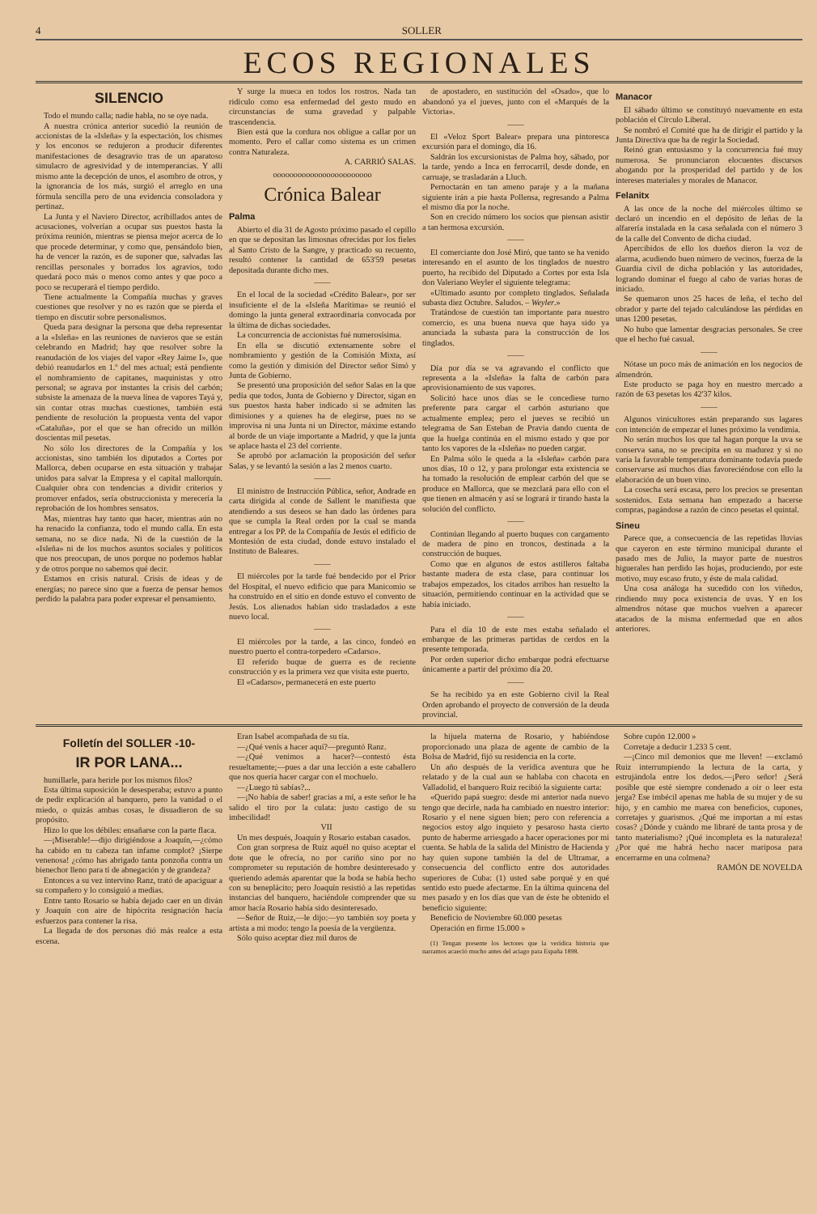4 SOLLER
ECOS REGIONALES
SILENCIO
Todo el mundo calla; nadie habla, no se oye nada.
A nuestra crónica anterior sucedió la reunión de accionistas de la «Isleña» y la espectación, los chismes y los enconos se redujeron a producir diferentes manifestaciones de desagravio tras de un aparatoso simulacro de agresividad y de intemperancias. Y allí mismo ante la decepción de unos, el asombro de otros, y la ignorancia de los más, surgió el arreglo en una fórmula sencilla pero de una evidencia consoladora y pertinaz.
La Junta y el Naviero Director, acribillados antes de acusaciones, volverían a ocupar sus puestos hasta la próxima reunión, mientras se piensa mejor acerca de lo que procede determinar, y como que, pensándolo bien, ha de vencer la razón, es de suponer que, salvadas las rencillas personales y borrados los agravios, todo quedará poco más o menos como antes y que poco a poco se recuperará el tiempo perdido.
Tiene actualmente la Compañía muchas y graves cuestiones que resolver y no es razón que se pierda el tiempo en discutir sobre personalismos.
Queda para designar la persona que deba representar a la «Isleña» en las reuniones de navieros que se están celebrando en Madrid; hay que resolver sobre la reanudación de los viajes del vapor «Rey Jaime I», que debió reanudarlos en 1.º del mes actual; está pendiente el nombramiento de capitanes, maquinistas y otro personal; se agrava por instantes la crisis del carbón; subsiste la amenaza de la nueva línea de vapores Tayá y, sin contar otras muchas cuestiones, también está pendiente de resolución la propuesta venta del vapor «Cataluña», por el que se han ofrecido un millón doscientas mil pesetas.
No sólo los directores de la Compañía y los accionistas, sino también los diputados a Cortes por Mallorca, deben ocuparse en esta situación y trabajar unidos para salvar la Empresa y el capital mallorquín. Cualquier obra con tendencias a dividir criterios y promover enfados, sería obstruccionista y merecería la reprobación de los hombres sensatos.
Mas, mientras hay tanto que hacer, mientras aún no ha renacido la confianza, todo el mundo calla. En esta semana, no se dice nada. Ni de la cuestión de la «Isleña» ni de los muchos asuntos sociales y políticos que nos preocupan, de unos porque no podemos hablar y de otros porque no sabemos qué decir.
Estamos en crisis natural. Crisis de ideas y de energías; no parece sino que a fuerza de pensar hemos perdido la palabra para poder expresar el pensamiento.
Y surge la mueca en todos los rostros. Nada tan ridículo como esa enfermedad del gesto mudo en circunstancias de suma gravedad y palpable trascendencia.
Bien está que la cordura nos obligue a callar por un momento. Pero el callar como sistema es un crimen contra Naturaleza.
A. CARRIÓ SALAS.
oooooooooooooooooooooooo
Crónica Balear
Palma
Abierto el día 31 de Agosto próximo pasado el cepillo en que se depositan las limosnas ofrecidas por los fieles al Santo Cristo de la Sangre, y practicado su recuento, resultó contener la cantidad de 653'59 pesetas depositada durante dicho mes.
——
En el local de la sociedad «Crédito Balear», por ser insuficiente el de la «Isleña Marítima» se reunió el domingo la junta general extraordinaria convocada por la última de dichas sociedades.
La concurrencia de accionistas fué numerosísima.
En ella se discutió extensamente sobre el nombramiento y gestión de la Comisión Mixta, así como la gestión y dimisión del Director señor Simó y Junta de Gobierno.
Se presentó una proposición del señor Salas en la que pedía que todos, Junta de Gobierno y Director, sigan en sus puestos hasta haber indicado si se admiten las dimisiones y a quienes ha de elegirse, pues no se improvisa ni una Junta ni un Director, máxime estando al borde de un viaje importante a Madrid, y que la junta se aplace hasta el 23 del corriente.
Se aprobó por aclamación la proposición del señor Salas, y se levantó la sesión a las 2 menos cuarto.
——
El ministro de Instrucción Pública, señor, Andrade en carta dirigida al conde de Sallent le manifiesta que atendiendo a sus deseos se han dado las órdenes para que se cumpla la Real orden por la cual se manda entregar a los PP. de la Compañía de Jesús el edificio de Montesión de esta ciudad, donde estuvo instalado el Instituto de Baleares.
——
El miércoles por la tarde fué bendecido por el Prior del Hospital, el nuevo edificio que para Manicomio se ha construído en el sitio en donde estuvo el convento de Jesús. Los alienados habían sido trasladados a este nuevo local.
——
El miércoles por la tarde, a las cinco, fondeó en nuestro puerto el contra-torpedero «Cadarso».
El referido buque de guerra es de reciente construcción y es la primera vez que visita este puerto.
El «Cadarso», permanecerá en este puerto
de apostadero, en sustitución del «Osado», que lo abandonó ya el jueves, junto con el «Marqués de la Victoria».
——
El «Veloz Sport Balear» prepara una pintoresca excursión para el domingo, día 16.
Saldrán los excursionistas de Palma hoy, sábado, por la tarde, yendo a Inca en ferrocarril, desde donde, en carruaje, se trasladarán a Lluch.
Pernoctarán en tan ameno paraje y a la mañana siguiente irán a pie hasta Pollensa, regresando a Palma el mismo día por la noche.
Son en crecido número los socios que piensan asistir a tan hermosa excursión.
——
El comerciante don José Miró, que tanto se ha venido interesando en el asunto de los tinglados de nuestro puerto, ha recibido del Diputado a Cortes por esta Isla don Valeriano Weyler el siguiente telegrama:
«Ultimado asunto por completo tinglados. Señalada subasta diez Octubre. Saludos. – Weyler.»
Tratándose de cuestión tan importante para nuestro comercio, es una buena nueva que haya sido ya anunciada la subasta para la construcción de los tinglados.
——
Día por día se va agravando el conflicto que representa a la «Isleña» la falta de carbón para aprovisionamiento de sus vapores.
Solicitó hace unos días se le concediese turno preferente para cargar el carbón asturiano que actualmente emplea; pero el jueves se recibió un telegrama de San Esteban de Pravia dando cuenta de que la huelga continúa en el mismo estado y que por tanto los vapores de la «Isleña» no pueden cargar.
En Palma sólo le queda a la «Isleña» carbón para unos días, 10 o 12, y para prolongar esta existencia se ha tomado la resolución de emplear carbón del que se produce en Mallorca, que se mezclará para ello con el que tienen en almacén y así se logrará ir tirando hasta la solución del conflicto.
——
Continúan llegando al puerto buques con cargamento de madera de pino en troncos, destinada a la construcción de buques.
Como que en algunos de estos astilleros faltaba bastante madera de esta clase, para continuar los trabajos empezados, los citados arribos han resuelto la situación, permitiendo continuar en la actividad que se había iniciado.
——
Para el día 10 de este mes estaba señalado el embarque de las primeras partidas de cerdos en la presente temporada.
Por orden superior dicho embarque podrá efectuarse únicamente a partir del próximo día 20.
——
Se ha recibido ya en este Gobierno civil la Real Orden aprobando el proyecto de conversión de la deuda provincial.
Manacor
El sábado último se constituyó nuevamente en esta población el Círculo Liberal.
Se nombró el Comité que ha de dirigir el partido y la Junta Directiva que ha de regir la Sociedad.
Reinó gran entusiasmo y la concurrencia fué muy numerosa. Se pronunciaron elocuentes discursos abogando por la prosperidad del partido y de los intereses materiales y morales de Manacor.
Felanitx
A las once de la noche del miércoles último se declaró un incendio en el depósito de leñas de la alfarería instalada en la casa señalada con el número 3 de la calle del Convento de dicha ciudad.
Apercibidos de ello los dueños dieron la voz de alarma, acudiendo buen número de vecinos, fuerza de la Guardia civil de dicha población y las autoridades, logrando dominar el fuego al cabo de varias horas de iniciado.
Se quemaron unos 25 haces de leña, el techo del obrador y parte del tejado calculándose las pérdidas en unas 1200 pesetas.
No hubo que lamentar desgracias personales. Se cree que el hecho fué casual.
——
Nótase un poco más de animación en los negocios de almendrón.
Este producto se paga hoy en nuestro mercado a razón de 63 pesetas los 42'37 kilos.
——
Algunos vinicultores están preparando sus lagares con intención de empezar el lunes próximo la vendimia.
No serán muchos los que tal hagan porque la uva se conserva sana, no se precipita en su madurez y si no varía la favorable temperatura dominante todavía puede conservarse así muchos días favoreciéndose con ello la elaboración de un buen vino.
La cosecha será escasa, pero los precios se presentan sostenidos. Esta semana han empezado a hacerse compras, pagándose a razón de cinco pesetas el quintal.
Sineu
Parece que, a consecuencia de las repetidas lluvias que cayeron en este término municipal durante el pasado mes de Julio, la mayor parte de nuestros higuerales han perdido las hojas, produciendo, por este motivo, muy escaso fruto, y éste de mala calidad.
Una cosa análoga ha sucedido con los viñedos, rindiendo muy poca existencia de uvas. Y en los almendros nótase que muchos vuelven a aparecer atacados de la misma enfermedad que en años anteriores.
Folletín del SOLLER -10-
IR POR LANA...
humillarle, para herirle por los mismos filos?
Esta última suposición le desesperaba; estuvo a punto de pedir explicación al banquero, pero la vanidad o el miedo, o quizás ambas cosas, le disuadieron de su propósito.
Hizo lo que los débiles: ensañarse con la parte flaca.
—¡Miserable!—dijo dirigiéndose a Joaquín,—¿cómo ha cabido en tu cabeza tan infame complot? ¡Sierpe venenosa! ¿cómo has abrigado tanta ponzoña contra un bienechor lleno para tí de abnegación y de grandeza?
Entonces a su vez intervino Ranz, trató de apaciguar a su compañero y lo consiguió a medias.
Entre tanto Rosario se había dejado caer en un diván y Joaquín con aire de hipócrita resignación hacía esfuerzos para contener la risa.
La llegada de dos personas dió más realce a esta escena.
Eran Isabel acompañada de su tía.
—¿Qué venís a hacer aquí?—preguntó Ranz.
—¿Qué venimos a hacer?—contestó ésta resueltamente;—pues a dar una lección a este caballero que nos quería hacer cargar con el mochuelo.
—¿Luego tú sabías?...
—¡No había de saber! gracias a mí, a este señor le ha salido el tiro por la culata: justo castigo de su imbecilidad!
VII
Un mes después, Joaquín y Rosario estaban casados.
Con gran sorpresa de Ruiz aquél no quiso aceptar el dote que le ofrecía, no por cariño sino por no comprometer su reputación de hombre desinteresado y queriendo además aparentar que la boda se había hecho con su beneplácito; pero Joaquín resistió a las repetidas instancias del banquero, haciéndole comprender que su amor hacía Rosario había sido desinteresado.
—Señor de Ruiz,—le dijo:—yo también soy poeta y artista a mi modo: tengo la poesía de la vergüenza.
Sólo quiso aceptar diez mil duros de
la hijuela materna de Rosario, y habiéndose proporcionado una plaza de agente de cambio de la Bolsa de Madrid, fijó su residencia en la corte.
Un año después de la verídica aventura que he relatado y de la cual aun se hablaba con chacota en Valladolid, el banquero Ruiz recibió la siguiente carta:
«Querido papá suegro: desde mi anterior nada nuevo tengo que decirle, nada ha cambiado en nuestro interior: Rosario y el nene siguen bien; pero con referencia a negocios estoy algo inquieto y pesaroso hasta cierto punto de haberme arriesgado a hacer operaciones por mi cuenta. Se habla de la salida del Ministro de Hacienda y hay quien supone también la del de Ultramar, a consecuencia del conflicto entre dos autoridades superiores de Cuba: (1) usted sabe porqué y en qué sentido esto puede afectarme. En la última quincena del mes pasado y en los días que van de éste he obtenido el beneficio siguiente:
Beneficio de Noviembre 60.000 pesetas
Operación en firme 15.000 »
(1) Tengan presente los lectores que la verídica historia que narramos acaeció mucho antes del aciago para España 1898.
Sobre cupón 12.000 »
Corretaje a deducir 1.233 5 cent.
—¡Cinco mil demonios que me lleven! —exclamó Ruiz interrumpiendo la lectura de la carta, y estrujándola entre los dedos.—¡Pero señor! ¿Será posible que esté siempre condenado a oir o leer esta jerga? Ese imbécil apenas me habla de su mujer y de su hijo, y en cambio me marea con beneficios, cupones, corretajes y guarismos. ¿Qué me importan a mí estas cosas? ¿Dónde y cuándo me libraré de tanta prosa y de tanto materialismo? ¡Qué incompleta es la naturaleza! ¿Por qué me habrá hecho nacer mariposa para encerrarme en una colmena?
RAMÓN DE NOVELDA